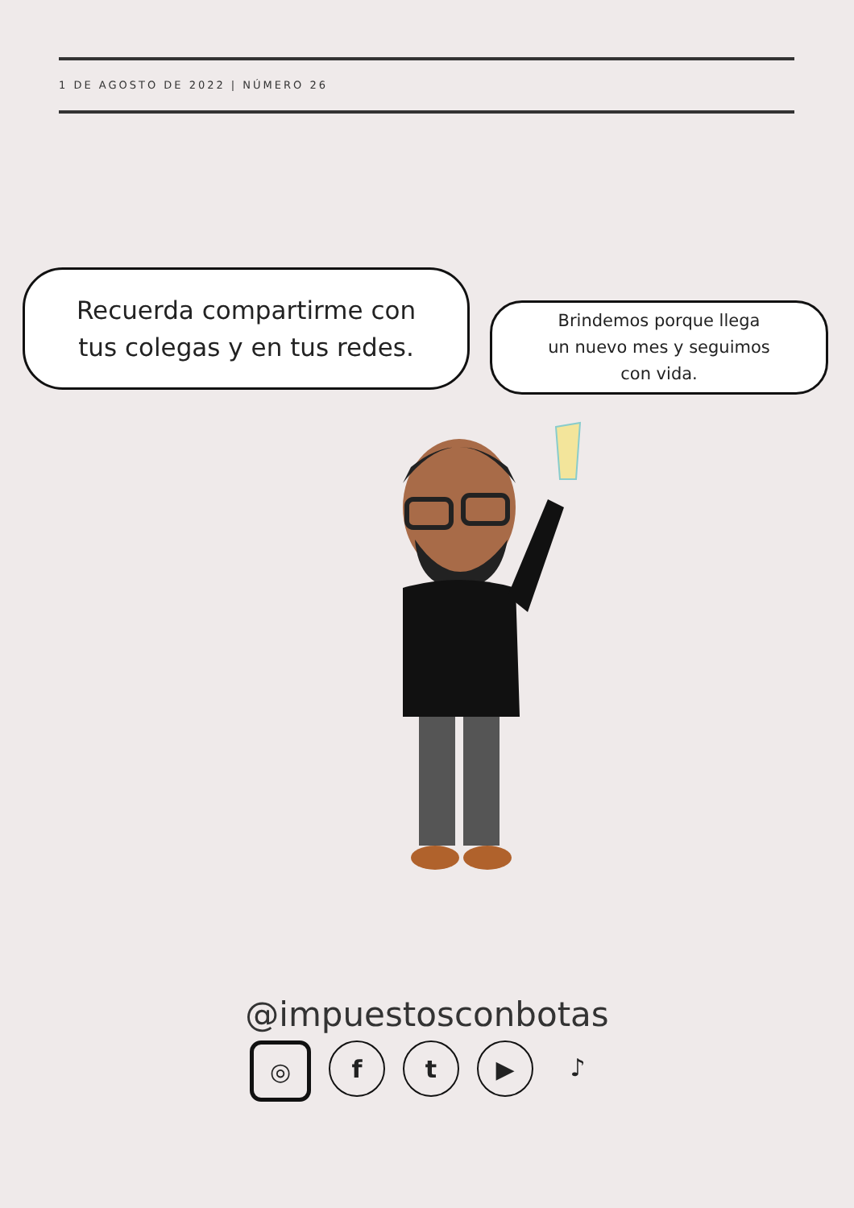1 DE AGOSTO DE 2022 | NÚMERO 26
Recuerda compartirme con
tus colegas y en tus redes.
Brindemos porque llega
un nuevo mes y seguimos
con vida.
@impuestosconbotas
◎ f t ▶ ♪